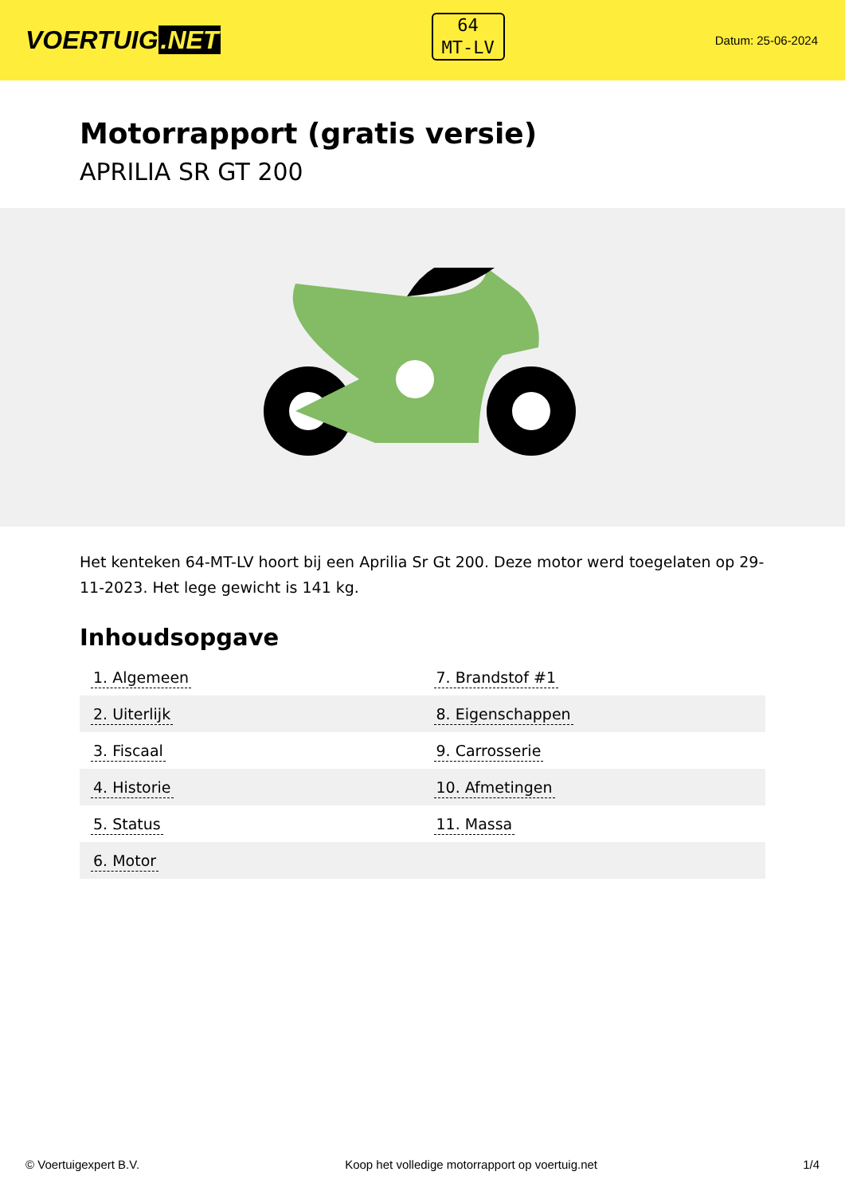VOERTUIG.NET
64
MT-LV
Datum: 25-06-2024
Motorrapport (gratis versie)
APRILIA SR GT 200
Het kenteken 64-MT-LV hoort bij een Aprilia Sr Gt 200. Deze motor werd toegelaten op 29-11-2023. Het lege gewicht is 141 kg.
Inhoudsopgave
| 1. Algemeen | 7. Brandstof #1 |
| 2. Uiterlijk | 8. Eigenschappen |
| 3. Fiscaal | 9. Carrosserie |
| 4. Historie | 10. Afmetingen |
| 5. Status | 11. Massa |
| 6. Motor | |
© Voertuigexpert B.V. Koop het volledige motorrapport op voertuig.net 1/4